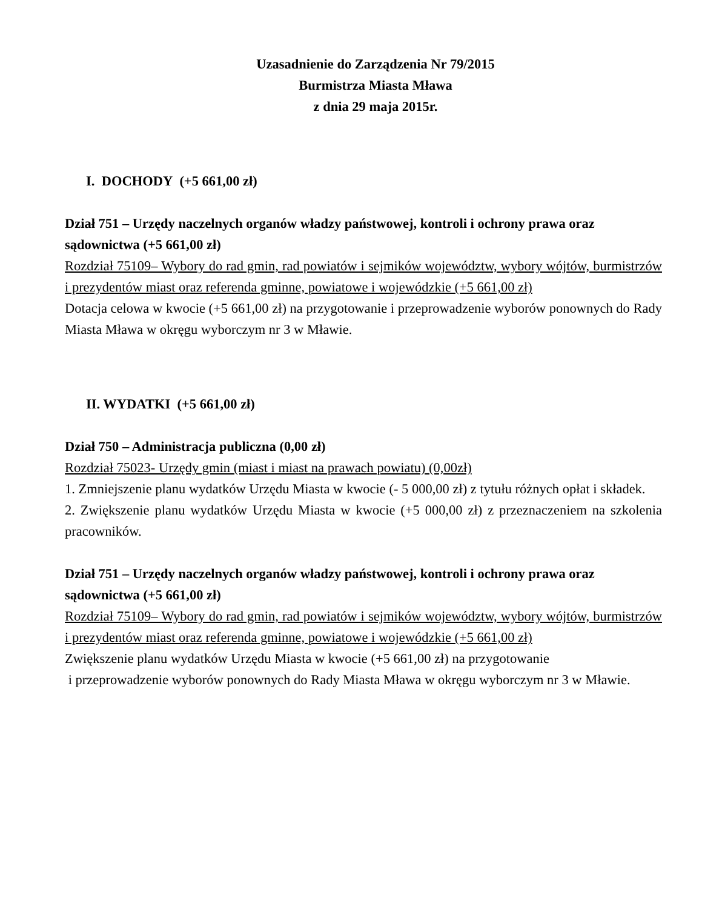Uzasadnienie do Zarządzenia Nr 79/2015
Burmistrza Miasta Mława
z dnia 29 maja 2015r.
I. DOCHODY (+5 661,00 zł)
Dział 751 – Urzędy naczelnych organów władzy państwowej, kontroli i ochrony prawa oraz sądownictwa (+5 661,00 zł)
Rozdział 75109– Wybory do rad gmin, rad powiatów i sejmików województw, wybory wójtów, burmistrzów i prezydentów miast oraz referenda gminne, powiatowe i wojewódzkie (+5 661,00 zł)
Dotacja celowa w kwocie (+5 661,00 zł) na przygotowanie i przeprowadzenie wyborów ponownych do Rady Miasta Mława w okręgu wyborczym nr 3 w Mławie.
II. WYDATKI (+5 661,00 zł)
Dział 750 – Administracja publiczna (0,00 zł)
Rozdział 75023- Urzędy gmin (miast i miast na prawach powiatu) (0,00zł)
1. Zmniejszenie planu wydatków Urzędu Miasta w kwocie (- 5 000,00 zł) z tytułu różnych opłat i składek.
2. Zwiększenie planu wydatków Urzędu Miasta w kwocie (+5 000,00 zł) z przeznaczeniem na szkolenia pracowników.
Dział 751 – Urzędy naczelnych organów władzy państwowej, kontroli i ochrony prawa oraz sądownictwa (+5 661,00 zł)
Rozdział 75109– Wybory do rad gmin, rad powiatów i sejmików województw, wybory wójtów, burmistrzów i prezydentów miast oraz referenda gminne, powiatowe i wojewódzkie (+5 661,00 zł)
Zwiększenie planu wydatków Urzędu Miasta w kwocie (+5 661,00 zł) na przygotowanie
i przeprowadzenie wyborów ponownych do Rady Miasta Mława w okręgu wyborczym nr 3 w Mławie.